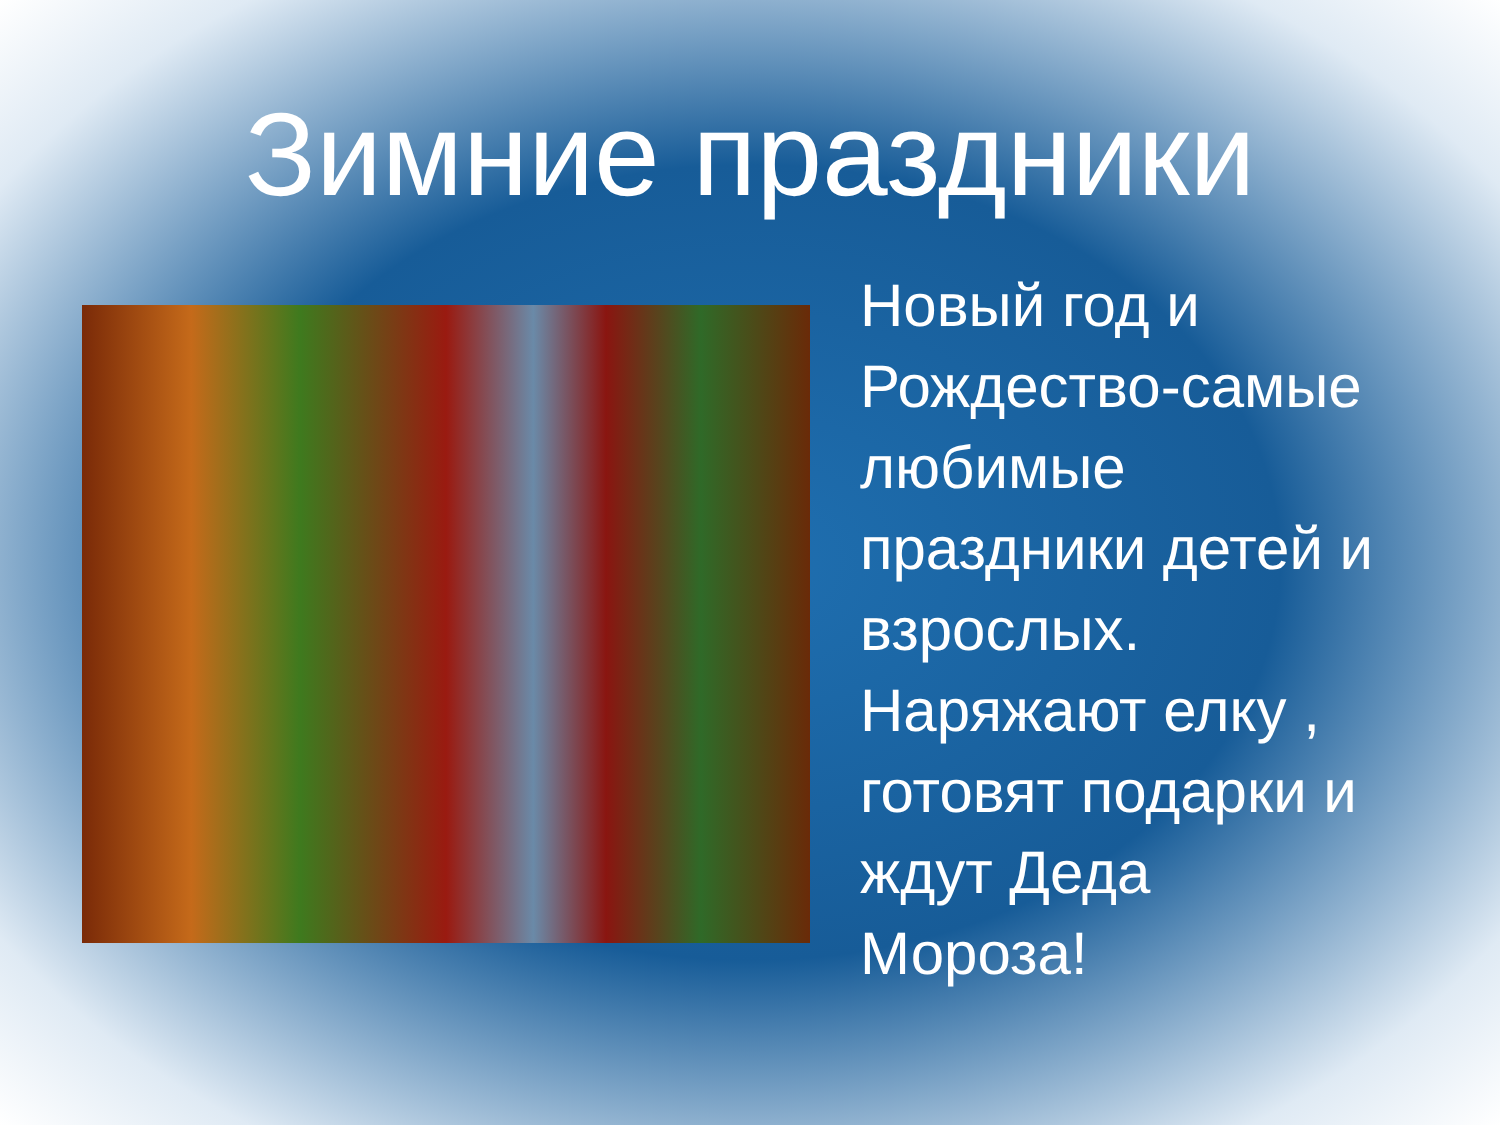Зимние праздники
Новый год и Рождество-самые любимые праздники детей и взрослых. Наряжают елку , готовят подарки и ждут Деда Мороза!